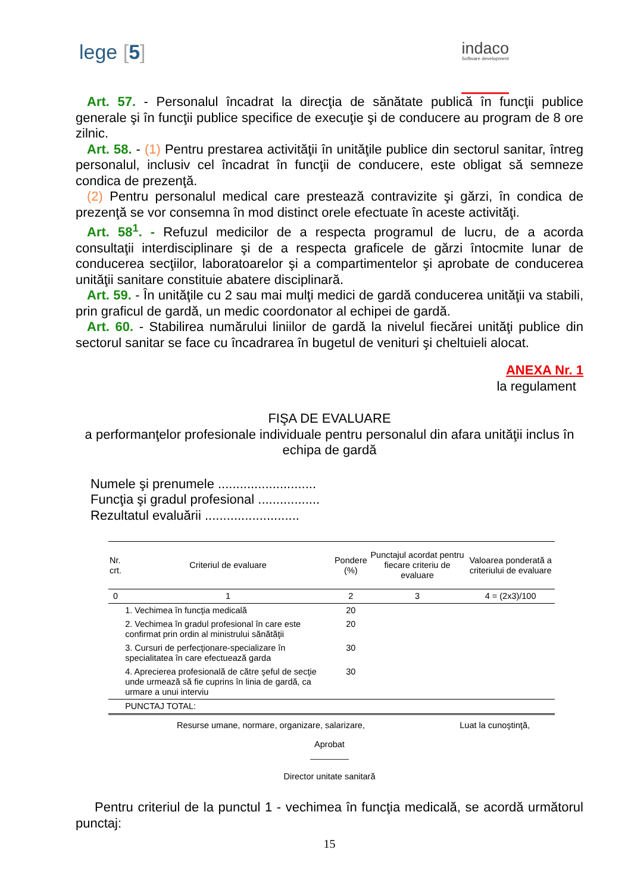lege [5]
indaco
Software development
Art. 57. - Personalul încadrat la direcţia de sănătate publică în funcţii publice generale şi în funcţii publice specifice de execuţie şi de conducere au program de 8 ore zilnic.
Art. 58. - (1) Pentru prestarea activităţii în unităţile publice din sectorul sanitar, întreg personalul, inclusiv cel încadrat în funcţii de conducere, este obligat să semneze condica de prezenţă.
(2) Pentru personalul medical care prestează contravizite şi gărzi, în condica de prezenţă se vor consemna în mod distinct orele efectuate în aceste activităţi.
Art. 58<sup>1</sup>. - Refuzul medicilor de a respecta programul de lucru, de a acorda consultaţii interdisciplinare şi de a respecta graficele de gărzi întocmite lunar de conducerea secţiilor, laboratoarelor şi a compartimentelor şi aprobate de conducerea unităţii sanitare constituie abatere disciplinară.
Art. 59. - În unităţile cu 2 sau mai mulţi medici de gardă conducerea unităţii va stabili, prin graficul de gardă, un medic coordonator al echipei de gardă.
Art. 60. - Stabilirea numărului liniilor de gardă la nivelul fiecărei unităţi publice din sectorul sanitar se face cu încadrarea în bugetul de venituri şi cheltuieli alocat.
ANEXA Nr. 1
la regulament
FIŞA DE EVALUARE
a performanţelor profesionale individuale pentru personalul din afara unităţii inclus în echipa de gardă
Numele şi prenumele ...........................
Funcţia şi gradul profesional .................
Rezultatul evaluării ..........................
| Nr. crt. | Criteriul de evaluare | Pondere (%) | Punctajul acordat pentru fiecare criteriu de evaluare | Valoarea ponderată a criteriului de evaluare |
| --- | --- | --- | --- | --- |
| 0 | 1 | 2 | 3 | 4 = (2x3)/100 |
| | 1. Vechimea în funcţia medicală | 20 | | |
| | 2. Vechimea în gradul profesional în care este confirmat prin ordin al ministrului sănătăţii | 20 | | |
| | 3. Cursuri de perfecţionare-specializare în specialitatea în care efectuează garda | 30 | | |
| | 4. Aprecierea profesională de către şeful de secţie unde urmează să fie cuprins în linia de gardă, ca urmare a unui interviu | 30 | | |
| | PUNCTAJ TOTAL: | | | |
Resurse umane, normare, organizare, salarizare, Luat la cunoştinţă,
Aprobat
________
Director unitate sanitară
Pentru criteriul de la punctul 1 - vechimea în funcţia medicală, se acordă următorul punctaj:
15